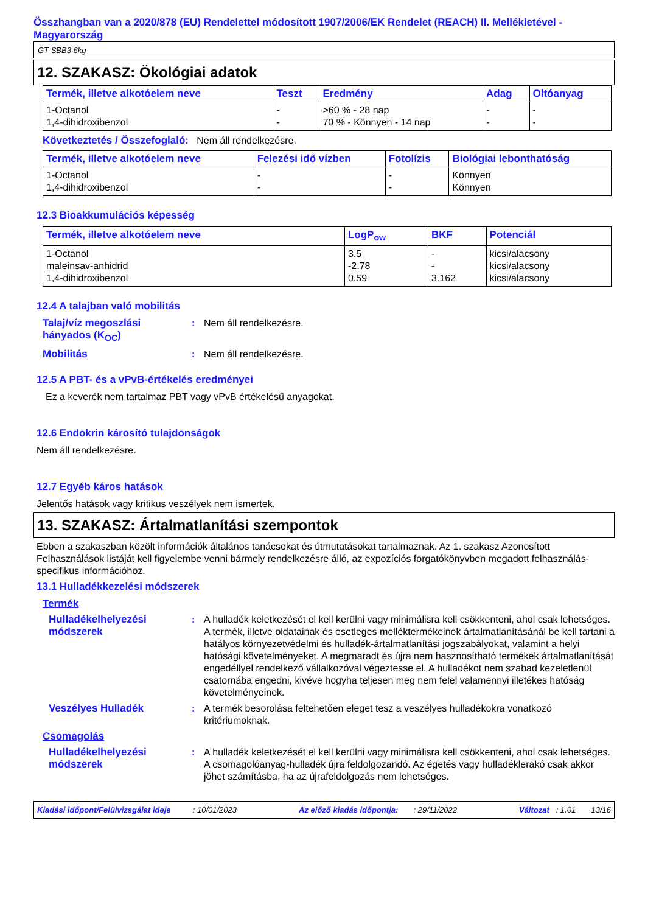Összhangban van a 2020/878 (EU) Rendelettel módosított 1907/2006/EK Rendelet (REACH) II. Mellékletével - Magyarország
GT SBB3 6kg
12. SZAKASZ: Ökológiai adatok
| Termék, illetve alkotóelem neve | Teszt | Eredmény | Adag | Oltóanyag |
| --- | --- | --- | --- | --- |
| 1-Octanol 1,4-dihidroxibenzol | - - | >60 % - 28 nap 70 % - Könnyen - 14 nap | - - | - - |
Következtetés / Összefoglaló: Nem áll rendelkezésre.
| Termék, illetve alkotóelem neve | Felezési idő vízben | Fotolízis | Biológiai lebonthatóság |
| --- | --- | --- | --- |
| 1-Octanol 1,4-dihidroxibenzol | - - | - - | Könnyen Könnyen |
12.3 Bioakkumulációs képesség
| Termék, illetve alkotóelem neve | LogP<sub>ow</sub> | BKF | Potenciál |
| --- | --- | --- | --- |
| 1-Octanol maleinsav-anhidrid 1,4-dihidroxibenzol | 3.5 -2.78 0.59 | - - 3.162 | kicsi/alacsony kicsi/alacsony kicsi/alacsony |
12.4 A talajban való mobilitás
Talaj/víz megoszlási hányados (K<sub>OC</sub>)
: Nem áll rendelkezésre.
Mobilitás : Nem áll rendelkezésre.
12.5 A PBT- és a vPvB-értékelés eredményei
Ez a keverék nem tartalmaz PBT vagy vPvB értékelésű anyagokat.
12.6 Endokrin károsító tulajdonságok
Nem áll rendelkezésre.
12.7 Egyéb káros hatások
Jelentős hatások vagy kritikus veszélyek nem ismertek.
13. SZAKASZ: Ártalmatlanítási szempontok
Ebben a szakaszban közölt információk általános tanácsokat és útmutatásokat tartalmaznak. Az 1. szakasz Azonosított Felhasználások listáját kell figyelembe venni bármely rendelkezésre álló, az expozíciós forgatókönyvben megadott felhasználás-specifikus információhoz.
13.1 Hulladékkezelési módszerek
Termék
Hulladékelhelyezési módszerek
: A hulladék keletkezését el kell kerülni vagy minimálisra kell csökkenteni, ahol csak lehetséges. A termék, illetve oldatainak és esetleges melléktermékeinek ártalmatlanításánál be kell tartani a hatályos környezetvédelmi és hulladék-ártalmatlanítási jogszabályokat, valamint a helyi hatósági követelményeket. A megmaradt és újra nem hasznosítható termékek ártalmatlanítását engedéllyel rendelkező vállalkozóval végeztesse el. A hulladékot nem szabad kezeletlenül csatornába engedni, kivéve hogyha teljesen meg nem felel valamennyi illetékes hatóság követelményeinek.
Veszélyes Hulladék : A termék besorolása feltehetően eleget tesz a veszélyes hulladékokra vonatkozó kritériumoknak.
Csomagolás
Hulladékelhelyezési módszerek
: A hulladék keletkezését el kell kerülni vagy minimálisra kell csökkenteni, ahol csak lehetséges. A csomagolóanyag-hulladék újra feldolgozandó. Az égetés vagy hulladéklerakó csak akkor jöhet számításba, ha az újrafeldolgozás nem lehetséges.
Kiadási időpont/Felülvizsgálat ideje : 10/01/2023 Az előző kiadás időpontja: : 29/11/2022 Változat : 1.01 13/16